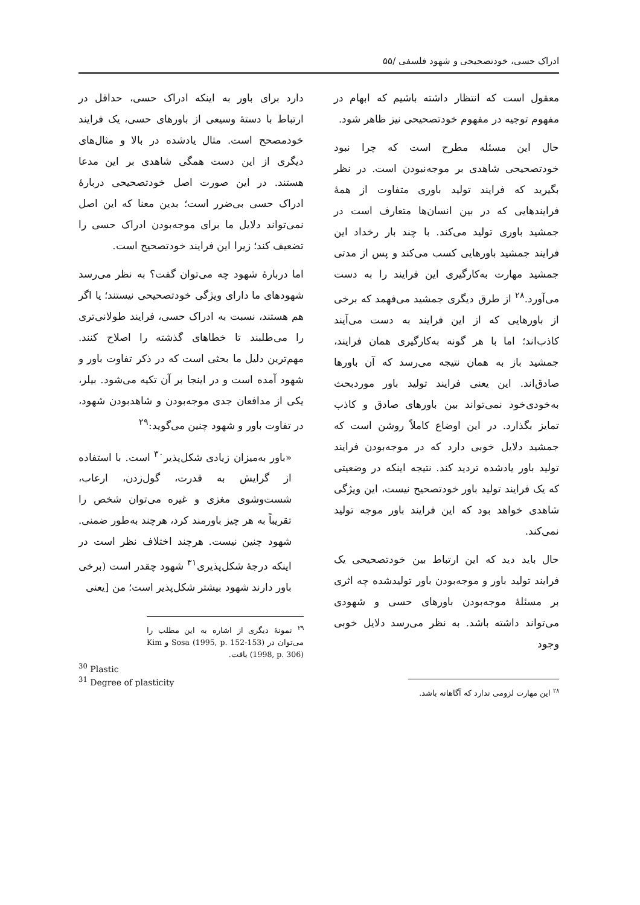ادراک حسی، خودتصحیحی و شهود فلسفی /۵۵
معقول است که انتظار داشته باشیم که ابهام در مفهوم توجیه در مفهوم خودتصحیحی نیز ظاهر شود.
حال این مسئله مطرح است که چرا نبود خودتصحیحی شاهدی بر موجه‌نبودن است. در نظر بگیرید که فرایند تولید باوری متفاوت از همهٔ فرایندهایی که در بین انسان‌ها متعارف است در جمشید باوری تولید می‌کند. با چند بار رخداد این فرایند جمشید باورهایی کسب می‌کند و پس از مدتی جمشید مهارت به‌کارگیری این فرایند را به دست می‌آورد.<sup>۲۸</sup> از طرق دیگری جمشید می‌فهمد که برخی از باورهایی که از این فرایند به دست می‌آیند کاذب‌اند؛ اما با هر گونه به‌کارگیری همان فرایند، جمشید باز به همان نتیجه می‌رسد که آن باورها صادق‌اند. این یعنی فرایند تولید باور موردبحث به‌خودی‌خود نمی‌تواند بین باورهای صادق و کاذب تمایز بگذارد. در این اوضاع کاملاً روشن است که جمشید دلایل خوبی دارد که در موجه‌بودن فرایند تولید باور یادشده تردید کند. نتیجه اینکه در وضعیتی که یک فرایند تولید باور خودتصحیح نیست، این ویژگی شاهدی خواهد بود که این فرایند باور موجه تولید نمی‌کند.
حال باید دید که این ارتباط بین خودتصحیحی یک فرایند تولید باور و موجه‌بودن باور تولیدشده چه اثری بر مسئلهٔ موجه‌بودن باورهای حسی و شهودی می‌تواند داشته باشد. به نظر می‌رسد دلایل خوبی وجود
<sup>۲۸</sup> این مهارت لزومی ندارد که آگاهانه باشد.
دارد برای باور به اینکه ادراک حسی، حداقل در ارتباط با دستهٔ وسیعی از باورهای حسی، یک فرایند خودمصحح است. مثال یادشده در بالا و مثال‌های دیگری از این دست همگی شاهدی بر این مدعا هستند. در این صورت اصل خودتصحیحی دربارهٔ ادراک حسی بی‌ضرر است؛ بدین معنا که این اصل نمی‌تواند دلایل ما برای موجه‌بودن ادراک حسی را تضعیف کند؛ زیرا این فرایند خودتصحیح است.
اما دربارهٔ شهود چه می‌توان گفت؟ به نظر می‌رسد شهودهای ما دارای ویژگی خودتصحیحی نیستند؛ یا اگر هم هستند، نسبت به ادراک حسی، فرایند طولانی‌تری را می‌طلبند تا خطاهای گذشته را اصلاح کنند. مهم‌ترین دلیل ما بحثی است که در ذکر تفاوت باور و شهود آمده است و در اینجا بر آن تکیه می‌شود. بیلر، یکی از مدافعان جدی موجه‌بودن و شاهدبودن شهود، در تفاوت باور و شهود چنین می‌گوید:<sup>۲۹</sup>
«باور به‌میزان زیادی شکل‌پذیر<sup>۳۰</sup> است. با استفاده از گرایش به قدرت، گول‌زدن، ارعاب، شست‌وشوی مغزی و غیره می‌توان شخص را تقریباً به هر چیز باورمند کرد، هرچند به‌طور ضمنی. شهود چنین نیست. هرچند اختلاف نظر است در اینکه درجهٔ شکل‌پذیری<sup>۳۱</sup> شهود چقدر است (برخی باور دارند شهود بیشتر شکل‌پذیر است؛ من [یعنی
<sup>۲۹</sup> نمونهٔ دیگری از اشاره به این مطلب را می‌توان در Sosa (1995, p. 152-153) و Kim (1998, p. 306) یافت.
<sup>30</sup> Plastic
<sup>31</sup> Degree of plasticity